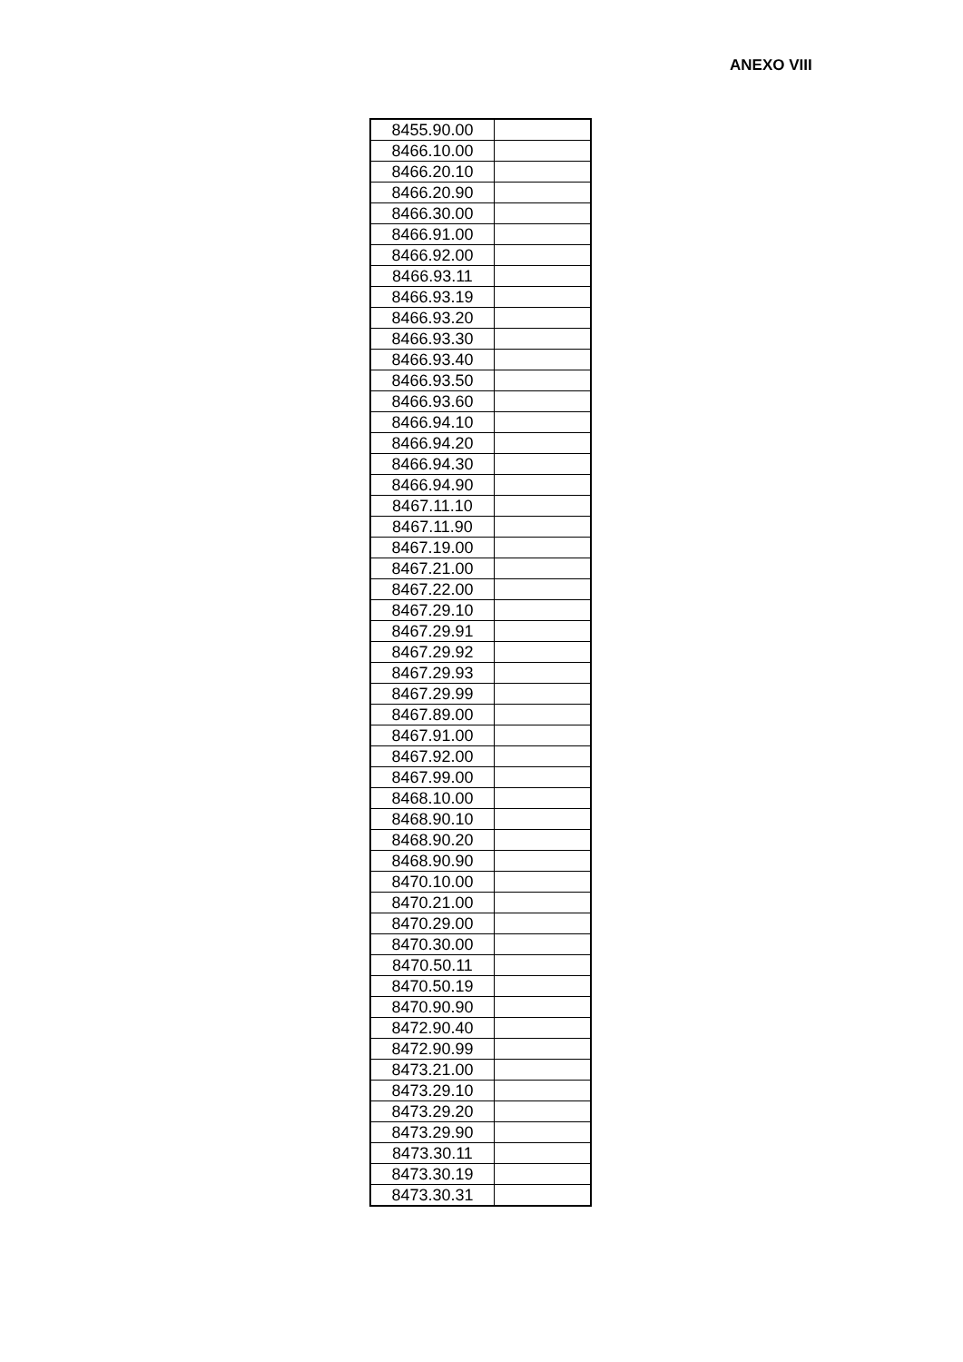ANEXO VIII
| 8455.90.00 | |
| 8466.10.00 | |
| 8466.20.10 | |
| 8466.20.90 | |
| 8466.30.00 | |
| 8466.91.00 | |
| 8466.92.00 | |
| 8466.93.11 | |
| 8466.93.19 | |
| 8466.93.20 | |
| 8466.93.30 | |
| 8466.93.40 | |
| 8466.93.50 | |
| 8466.93.60 | |
| 8466.94.10 | |
| 8466.94.20 | |
| 8466.94.30 | |
| 8466.94.90 | |
| 8467.11.10 | |
| 8467.11.90 | |
| 8467.19.00 | |
| 8467.21.00 | |
| 8467.22.00 | |
| 8467.29.10 | |
| 8467.29.91 | |
| 8467.29.92 | |
| 8467.29.93 | |
| 8467.29.99 | |
| 8467.89.00 | |
| 8467.91.00 | |
| 8467.92.00 | |
| 8467.99.00 | |
| 8468.10.00 | |
| 8468.90.10 | |
| 8468.90.20 | |
| 8468.90.90 | |
| 8470.10.00 | |
| 8470.21.00 | |
| 8470.29.00 | |
| 8470.30.00 | |
| 8470.50.11 | |
| 8470.50.19 | |
| 8470.90.90 | |
| 8472.90.40 | |
| 8472.90.99 | |
| 8473.21.00 | |
| 8473.29.10 | |
| 8473.29.20 | |
| 8473.29.90 | |
| 8473.30.11 | |
| 8473.30.19 | |
| 8473.30.31 | |